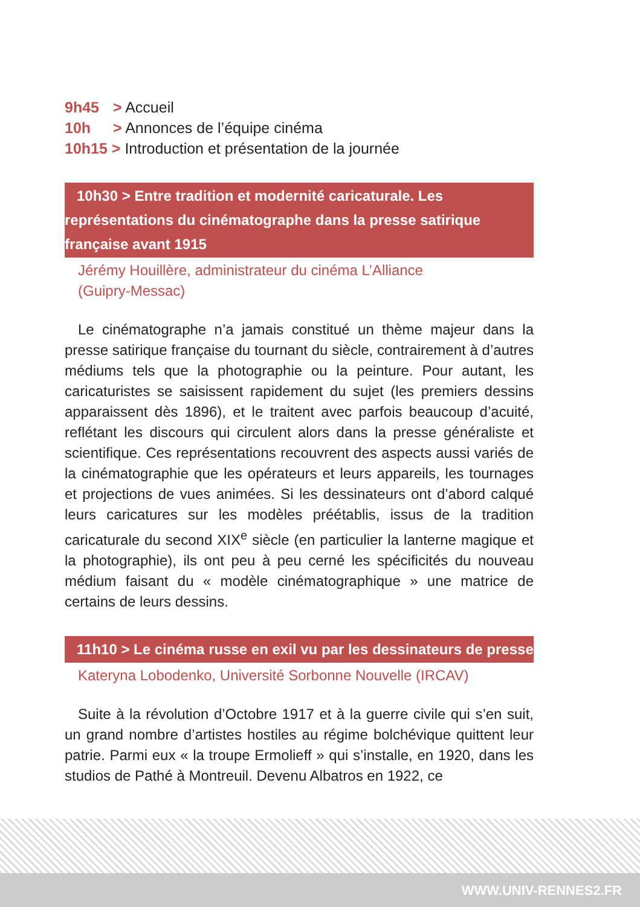9h45 > Accueil
10h > Annonces de l’équipe cinéma
10h15 > Introduction et présentation de la journée
10h30 > Entre tradition et modernité caricaturale. Les représentations du cinématographe dans la presse satirique française avant 1915
Jérémy Houillère, administrateur du cinéma L’Alliance
(Guipry-Messac)
Le cinématographe n’a jamais constitué un thème majeur dans la presse satirique française du tournant du siècle, contrairement à d’autres médiums tels que la photographie ou la peinture. Pour autant, les caricaturistes se saisissent rapidement du sujet (les premiers dessins apparaissent dès 1896), et le traitent avec parfois beaucoup d’acuité, reflétant les discours qui circulent alors dans la presse généraliste et scientifique. Ces représentations recouvrent des aspects aussi variés de la cinématographie que les opérateurs et leurs appareils, les tournages et projections de vues animées. Si les dessinateurs ont d’abord calqué leurs caricatures sur les modèles préétablis, issus de la tradition caricaturale du second XIX<sup>e</sup> siècle (en particulier la lanterne magique et la photographie), ils ont peu à peu cerné les spécificités du nouveau médium faisant du « modèle cinématographique » une matrice de certains de leurs dessins.
11h10 > Le cinéma russe en exil vu par les dessinateurs de presse
Kateryna Lobodenko, Université Sorbonne Nouvelle (IRCAV)
Suite à la révolution d’Octobre 1917 et à la guerre civile qui s’en suit, un grand nombre d’artistes hostiles au régime bolchévique quittent leur patrie. Parmi eux « la troupe Ermolieff » qui s’installe, en 1920, dans les studios de Pathé à Montreuil. Devenu Albatros en 1922, ce
WWW.UNIV-RENNES2.FR